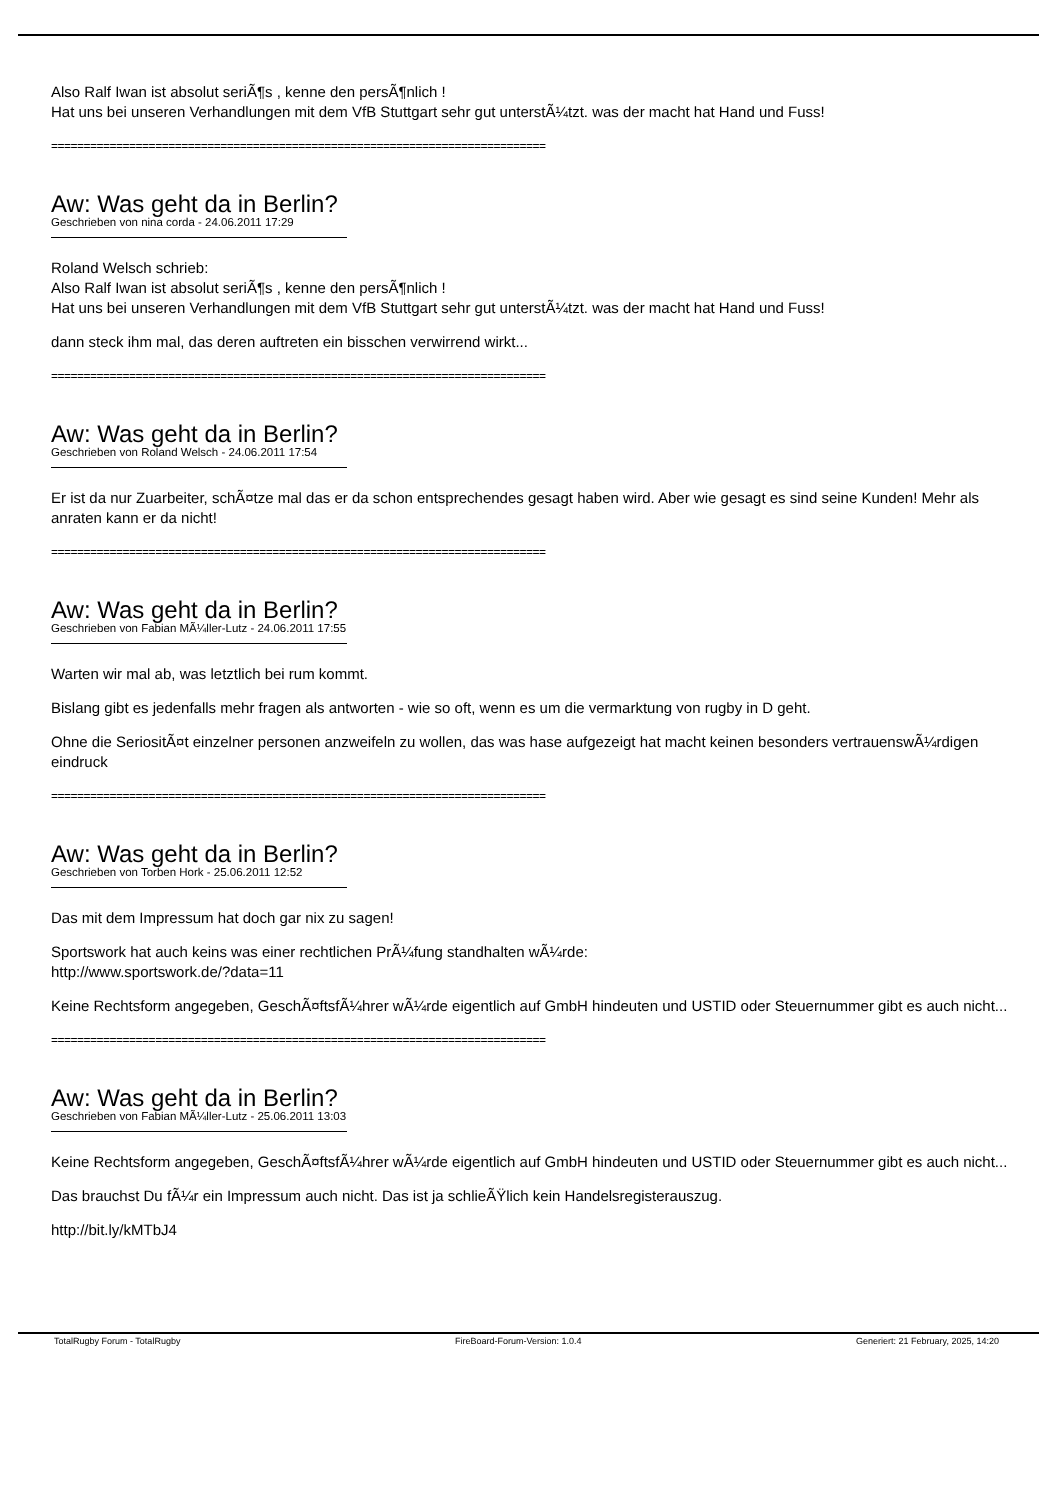Also Ralf Iwan ist absolut seriÃ¶s , kenne den persÃ¶nlich !
Hat uns bei unseren Verhandlungen mit dem VfB Stuttgart sehr gut unterstÃ¼tzt. was der macht hat Hand und Fuss!
============================================================================
Aw: Was geht da in Berlin?
Geschrieben von nina corda - 24.06.2011 17:29
Roland Welsch schrieb:
Also Ralf Iwan ist absolut seriÃ¶s , kenne den persÃ¶nlich !
Hat uns bei unseren Verhandlungen mit dem VfB Stuttgart sehr gut unterstÃ¼tzt. was der macht hat Hand und Fuss!
dann steck ihm mal, das deren auftreten ein bisschen verwirrend wirkt...
============================================================================
Aw: Was geht da in Berlin?
Geschrieben von Roland Welsch - 24.06.2011 17:54
Er ist da nur Zuarbeiter, schÃ¤tze mal das er da schon entsprechendes gesagt haben wird. Aber wie gesagt es sind seine Kunden! Mehr als anraten kann er da nicht!
============================================================================
Aw: Was geht da in Berlin?
Geschrieben von Fabian MÃ¼ller-Lutz - 24.06.2011 17:55
Warten wir mal ab, was letztlich bei rum kommt.
Bislang gibt es jedenfalls mehr fragen als antworten - wie so oft, wenn es um die vermarktung von rugby in D geht.
Ohne die SeriositÃ¤t einzelner personen anzweifeln zu wollen, das was hase aufgezeigt hat macht keinen besonders vertrauenswÃ¼rdigen eindruck
============================================================================
Aw: Was geht da in Berlin?
Geschrieben von Torben Hork - 25.06.2011 12:52
Das mit dem Impressum hat doch gar nix zu sagen!
Sportswork hat auch keins was einer rechtlichen PrÃ¼fung standhalten wÃ¼rde:
http://www.sportswork.de/?data=11
Keine Rechtsform angegeben, GeschÃ¤ftsfÃ¼hrer wÃ¼rde eigentlich auf GmbH hindeuten und USTID oder Steuernummer gibt es auch nicht...
============================================================================
Aw: Was geht da in Berlin?
Geschrieben von Fabian MÃ¼ller-Lutz - 25.06.2011 13:03
Keine Rechtsform angegeben, GeschÃ¤ftsfÃ¼hrer wÃ¼rde eigentlich auf GmbH hindeuten und USTID oder Steuernummer gibt es auch nicht...
Das brauchst Du fÃ¼r ein Impressum auch nicht. Das ist ja schlieÃŸlich kein Handelsregisterauszug.
http://bit.ly/kMTbJ4
TotalRugby Forum - TotalRugby FireBoard-Forum-Version: 1.0.4 Generiert: 21 February, 2025, 14:20